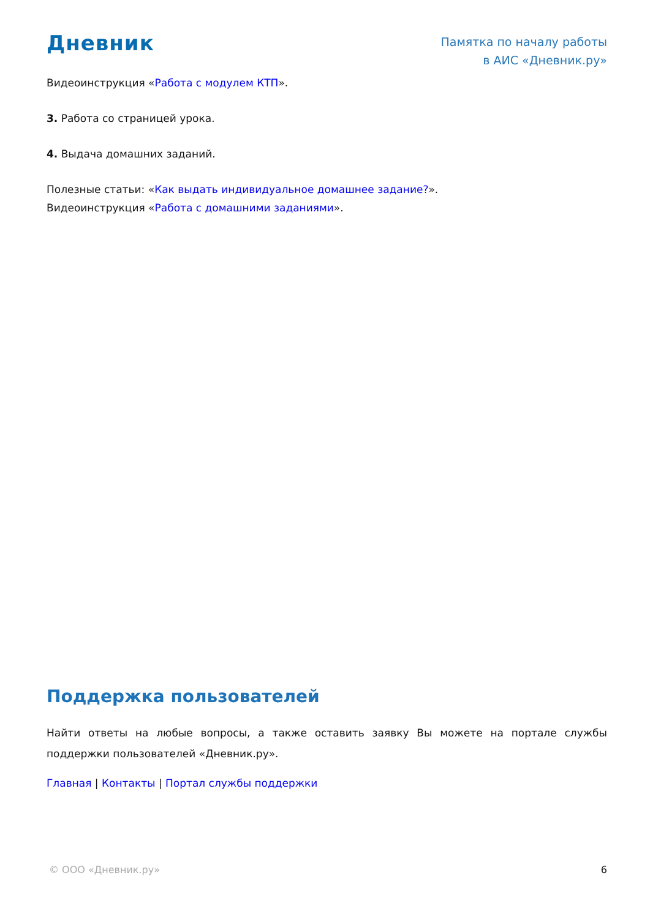Дневник
Памятка по началу работы
в АИС «Дневник.ру»
Видеоинструкция «Работа с модулем КТП».
3. Работа со страницей урока.
4. Выдача домашних заданий.
Полезные статьи: «Как выдать индивидуальное домашнее задание?».
Видеоинструкция «Работа с домашними заданиями».
Поддержка пользователей
Найти ответы на любые вопросы, а также оставить заявку Вы можете на портале службы поддержки пользователей «Дневник.ру».
Главная | Контакты | Портал службы поддержки
© ООО «Дневник.ру» 6